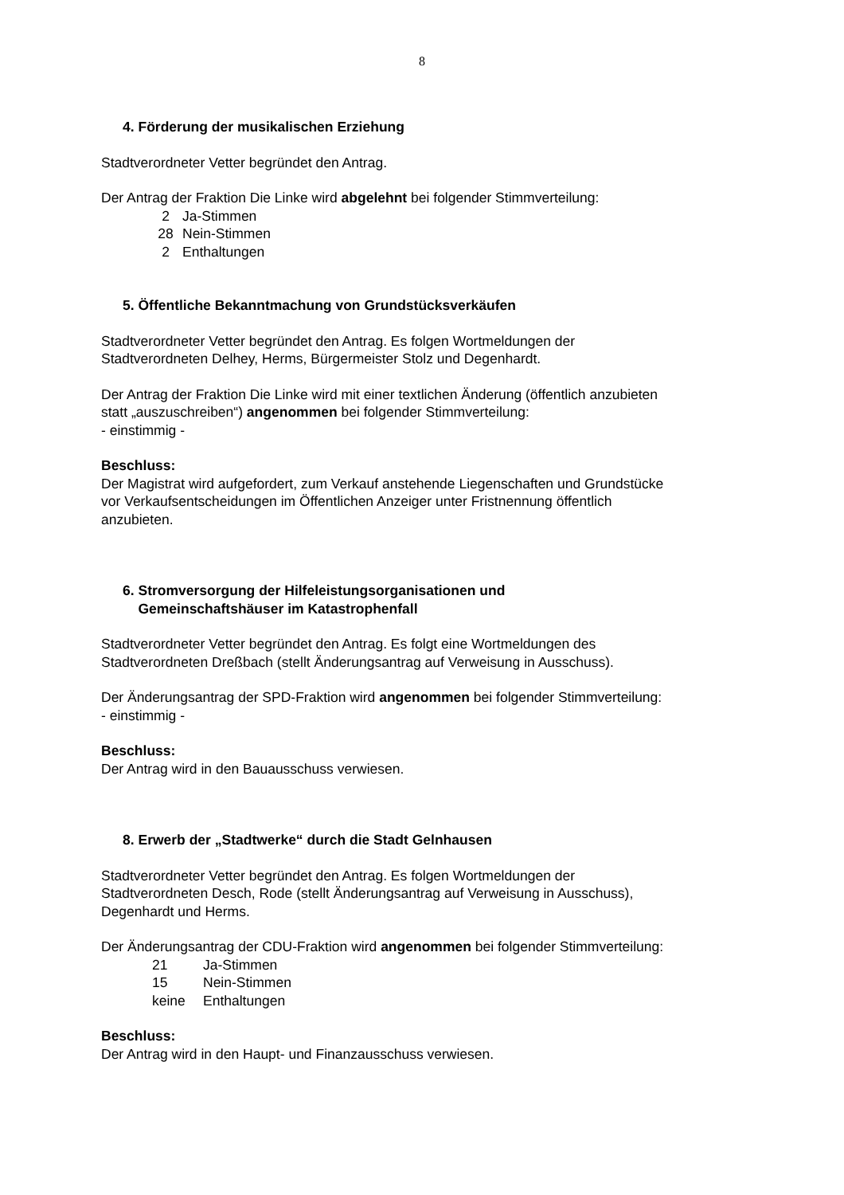8
4. Förderung der musikalischen Erziehung
Stadtverordneter Vetter begründet den Antrag.
Der Antrag der Fraktion Die Linke wird abgelehnt bei folgender Stimmverteilung:
| 2 | Ja-Stimmen |
| 28 | Nein-Stimmen |
| 2 | Enthaltungen |
5. Öffentliche Bekanntmachung von Grundstücksverkäufen
Stadtverordneter Vetter begründet den Antrag. Es folgen Wortmeldungen der
Stadtverordneten Delhey, Herms, Bürgermeister Stolz und Degenhardt.
Der Antrag der Fraktion Die Linke wird mit einer textlichen Änderung (öffentlich anzubieten
statt „auszuschreiben“) angenommen bei folgender Stimmverteilung:
- einstimmig -
Beschluss:
Der Magistrat wird aufgefordert, zum Verkauf anstehende Liegenschaften und Grundstücke
vor Verkaufsentscheidungen im Öffentlichen Anzeiger unter Fristnennung öffentlich
anzubieten.
6. Stromversorgung der Hilfeleistungsorganisationen und
Gemeinschaftshäuser im Katastrophenfall
Stadtverordneter Vetter begründet den Antrag. Es folgt eine Wortmeldungen des
Stadtverordneten Dreßbach (stellt Änderungsantrag auf Verweisung in Ausschuss).
Der Änderungsantrag der SPD-Fraktion wird angenommen bei folgender Stimmverteilung:
- einstimmig -
Beschluss:
Der Antrag wird in den Bauausschuss verwiesen.
8. Erwerb der „Stadtwerke“ durch die Stadt Gelnhausen
Stadtverordneter Vetter begründet den Antrag. Es folgen Wortmeldungen der
Stadtverordneten Desch, Rode (stellt Änderungsantrag auf Verweisung in Ausschuss),
Degenhardt und Herms.
Der Änderungsantrag der CDU-Fraktion wird angenommen bei folgender Stimmverteilung:
| 21 | Ja-Stimmen |
| 15 | Nein-Stimmen |
| keine | Enthaltungen |
Beschluss:
Der Antrag wird in den Haupt- und Finanzausschuss verwiesen.